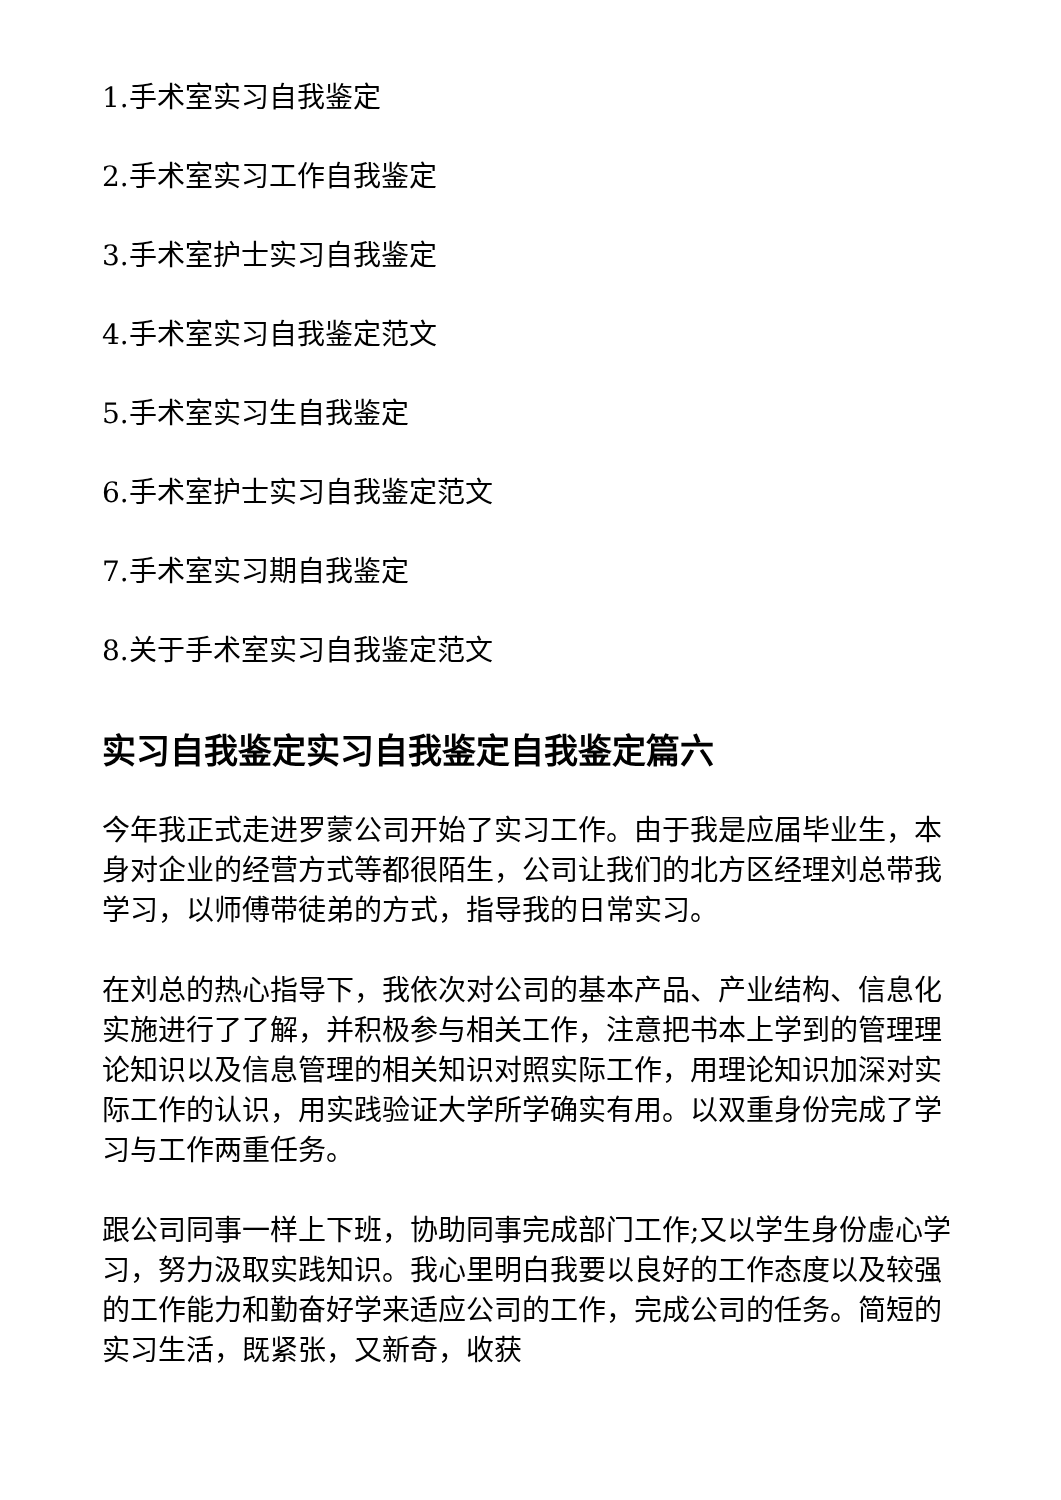1.手术室实习自我鉴定
2.手术室实习工作自我鉴定
3.手术室护士实习自我鉴定
4.手术室实习自我鉴定范文
5.手术室实习生自我鉴定
6.手术室护士实习自我鉴定范文
7.手术室实习期自我鉴定
8.关于手术室实习自我鉴定范文
实习自我鉴定实习自我鉴定自我鉴定篇六
今年我正式走进罗蒙公司开始了实习工作。由于我是应届毕业生，本身对企业的经营方式等都很陌生，公司让我们的北方区经理刘总带我学习，以师傅带徒弟的方式，指导我的日常实习。
在刘总的热心指导下，我依次对公司的基本产品、产业结构、信息化实施进行了了解，并积极参与相关工作，注意把书本上学到的管理理论知识以及信息管理的相关知识对照实际工作，用理论知识加深对实际工作的认识，用实践验证大学所学确实有用。以双重身份完成了学习与工作两重任务。
跟公司同事一样上下班，协助同事完成部门工作;又以学生身份虚心学习，努力汲取实践知识。我心里明白我要以良好的工作态度以及较强的工作能力和勤奋好学来适应公司的工作，完成公司的任务。简短的实习生活，既紧张，又新奇，收获